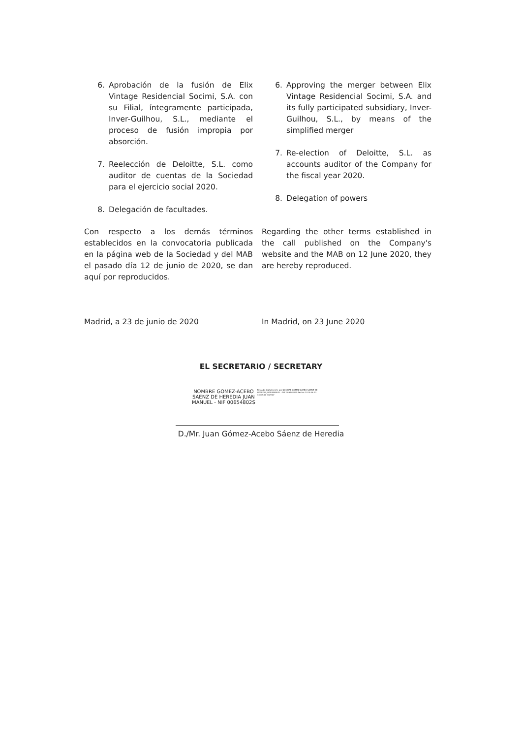6. Aprobación de la fusión de Elix Vintage Residencial Socimi, S.A. con su Filial, íntegramente participada, Inver-Guilhou, S.L., mediante el proceso de fusión impropia por absorción.
7. Reelección de Deloitte, S.L. como auditor de cuentas de la Sociedad para el ejercicio social 2020.
8. Delegación de facultades.
6. Approving the merger between Elix Vintage Residencial Socimi, S.A. and its fully participated subsidiary, Inver-Guilhou, S.L., by means of the simplified merger
7. Re-election of Deloitte, S.L. as accounts auditor of the Company for the fiscal year 2020.
8. Delegation of powers
Con respecto a los demás términos establecidos en la convocatoria publicada en la página web de la Sociedad y del MAB el pasado día 12 de junio de 2020, se dan aquí por reproducidos.
Regarding the other terms established in the call published on the Company's website and the MAB on 12 June 2020, they are hereby reproduced.
Madrid, a 23 de junio de 2020 In Madrid, on 23 June 2020
EL SECRETARIO / SECRETARY
NOMBRE GOMEZ-ACEBO
SAENZ DE HEREDIA JUAN
MANUEL - NIF 00654802S
Firmado digitalmente por NOMBRE GOMEZ-ACEBO SAENZ DE HEREDIA JUAN MANUEL - NIF 00654802S Fecha: 2020.06.23 13:02:38 +02'00'
D./Mr. Juan Gómez-Acebo Sáenz de Heredia